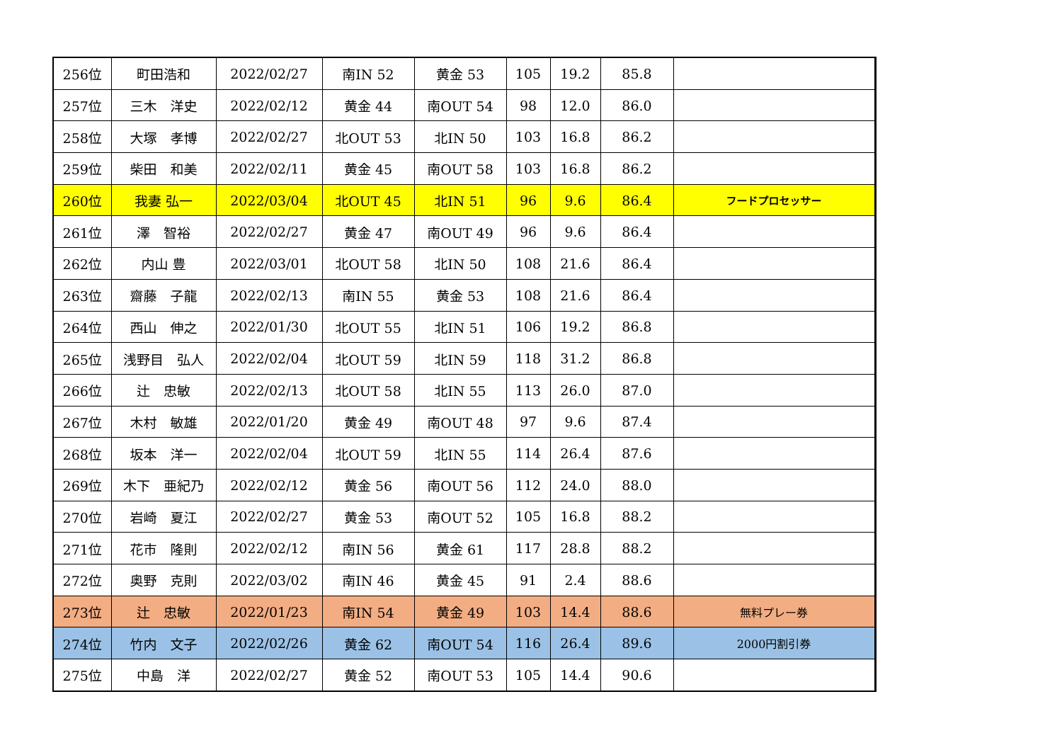| 256位 | 町田浩和 | 2022/02/27 | 南IN 52 | 黄金 53 | 105 | 19.2 | 85.8 | |
| 257位 | 三木 洋史 | 2022/02/12 | 黄金 44 | 南OUT 54 | 98 | 12.0 | 86.0 | |
| 258位 | 大塚 孝博 | 2022/02/27 | 北OUT 53 | 北IN 50 | 103 | 16.8 | 86.2 | |
| 259位 | 柴田 和美 | 2022/02/11 | 黄金 45 | 南OUT 58 | 103 | 16.8 | 86.2 | |
| 260位 | 我妻 弘一 | 2022/03/04 | 北OUT 45 | 北IN 51 | 96 | 9.6 | 86.4 | フードプロセッサー |
| 261位 | 澤 智裕 | 2022/02/27 | 黄金 47 | 南OUT 49 | 96 | 9.6 | 86.4 | |
| 262位 | 内山 豊 | 2022/03/01 | 北OUT 58 | 北IN 50 | 108 | 21.6 | 86.4 | |
| 263位 | 齋藤 子龍 | 2022/02/13 | 南IN 55 | 黄金 53 | 108 | 21.6 | 86.4 | |
| 264位 | 西山 伸之 | 2022/01/30 | 北OUT 55 | 北IN 51 | 106 | 19.2 | 86.8 | |
| 265位 | 浅野目 弘人 | 2022/02/04 | 北OUT 59 | 北IN 59 | 118 | 31.2 | 86.8 | |
| 266位 | 辻 忠敏 | 2022/02/13 | 北OUT 58 | 北IN 55 | 113 | 26.0 | 87.0 | |
| 267位 | 木村 敏雄 | 2022/01/20 | 黄金 49 | 南OUT 48 | 97 | 9.6 | 87.4 | |
| 268位 | 坂本 洋一 | 2022/02/04 | 北OUT 59 | 北IN 55 | 114 | 26.4 | 87.6 | |
| 269位 | 木下 亜紀乃 | 2022/02/12 | 黄金 56 | 南OUT 56 | 112 | 24.0 | 88.0 | |
| 270位 | 岩崎 夏江 | 2022/02/27 | 黄金 53 | 南OUT 52 | 105 | 16.8 | 88.2 | |
| 271位 | 花市 隆則 | 2022/02/12 | 南IN 56 | 黄金 61 | 117 | 28.8 | 88.2 | |
| 272位 | 奥野 克則 | 2022/03/02 | 南IN 46 | 黄金 45 | 91 | 2.4 | 88.6 | |
| 273位 | 辻 忠敏 | 2022/01/23 | 南IN 54 | 黄金 49 | 103 | 14.4 | 88.6 | 無料プレー券 |
| 274位 | 竹内 文子 | 2022/02/26 | 黄金 62 | 南OUT 54 | 116 | 26.4 | 89.6 | 2000円割引券 |
| 275位 | 中島 洋 | 2022/02/27 | 黄金 52 | 南OUT 53 | 105 | 14.4 | 90.6 | |